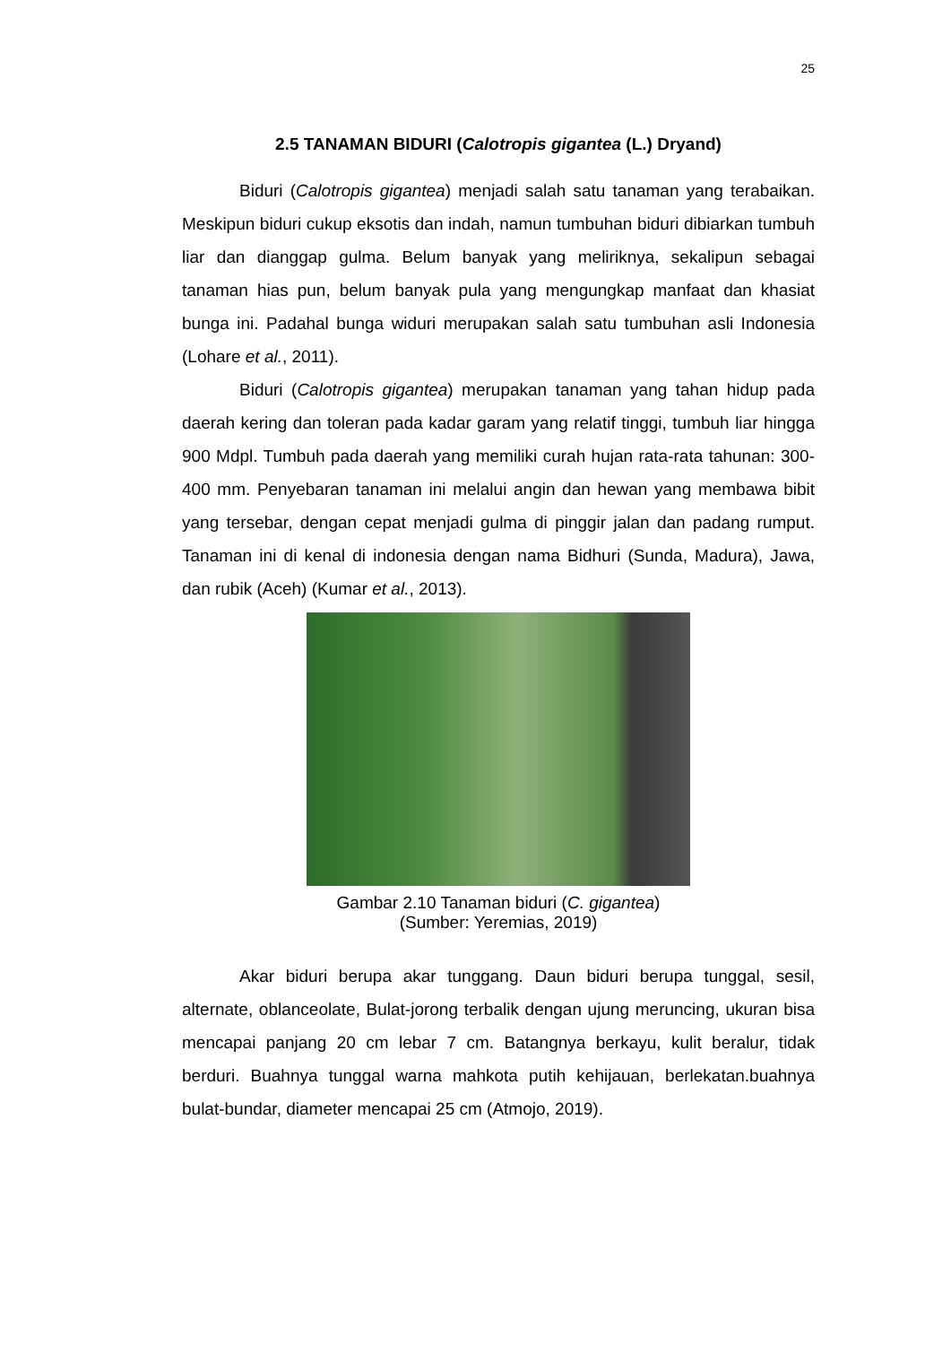25
2.5 TANAMAN BIDURI (Calotropis gigantea (L.) Dryand)
Biduri (Calotropis gigantea) menjadi salah satu tanaman yang terabaikan. Meskipun biduri cukup eksotis dan indah, namun tumbuhan biduri dibiarkan tumbuh liar dan dianggap gulma. Belum banyak yang meliriknya, sekalipun sebagai tanaman hias pun, belum banyak pula yang mengungkap manfaat dan khasiat bunga ini. Padahal bunga widuri merupakan salah satu tumbuhan asli Indonesia (Lohare et al., 2011).
Biduri (Calotropis gigantea) merupakan tanaman yang tahan hidup pada daerah kering dan toleran pada kadar garam yang relatif tinggi, tumbuh liar hingga 900 Mdpl. Tumbuh pada daerah yang memiliki curah hujan rata-rata tahunan: 300-400 mm. Penyebaran tanaman ini melalui angin dan hewan yang membawa bibit yang tersebar, dengan cepat menjadi gulma di pinggir jalan dan padang rumput. Tanaman ini di kenal di indonesia dengan nama Bidhuri (Sunda, Madura), Jawa, dan rubik (Aceh) (Kumar et al., 2013).
Gambar 2.10 Tanaman biduri (C. gigantea)
(Sumber: Yeremias, 2019)
Akar biduri berupa akar tunggang. Daun biduri berupa tunggal, sesil, alternate, oblanceolate, Bulat-jorong terbalik dengan ujung meruncing, ukuran bisa mencapai panjang 20 cm lebar 7 cm. Batangnya berkayu, kulit beralur, tidak berduri. Buahnya tunggal warna mahkota putih kehijauan, berlekatan.buahnya bulat-bundar, diameter mencapai 25 cm (Atmojo, 2019).